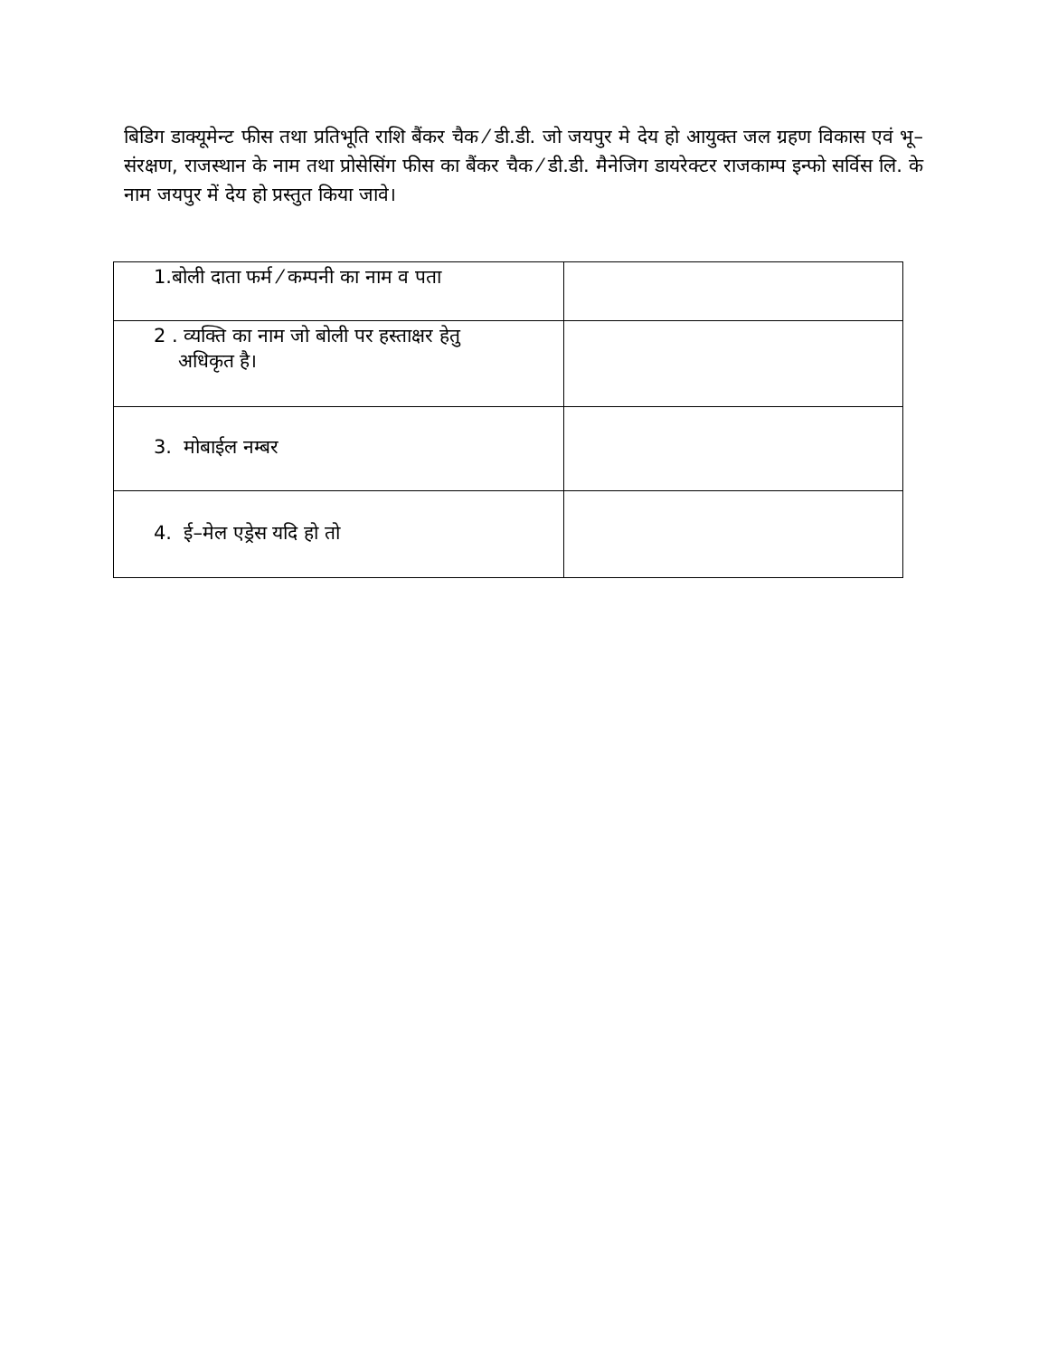बिडिग डाक्यूमेन्ट फीस तथा प्रतिभूति राशि बैंकर चैक ⁄ डी.डी. जो जयपुर मे देय हो आयुक्त जल ग्रहण विकास एवं भू–संरक्षण, राजस्थान के नाम तथा प्रोसेसिंग फीस का बैंकर चैक ⁄ डी.डी. मैनेजिग डायरेक्टर राजकाम्प इन्फो सर्विस लि. के नाम जयपुर में देय हो प्रस्तुत किया जावे।
| 1.बोली दाता फर्म ⁄ कम्पनी का नाम व पता | |
| 2 . व्यक्ति का नाम जो बोली पर हस्ताक्षर हेतु अधिकृत है। | |
| 3. मोबाईल नम्बर | |
| 4. ई–मेल एड्रेस यदि हो तो | |